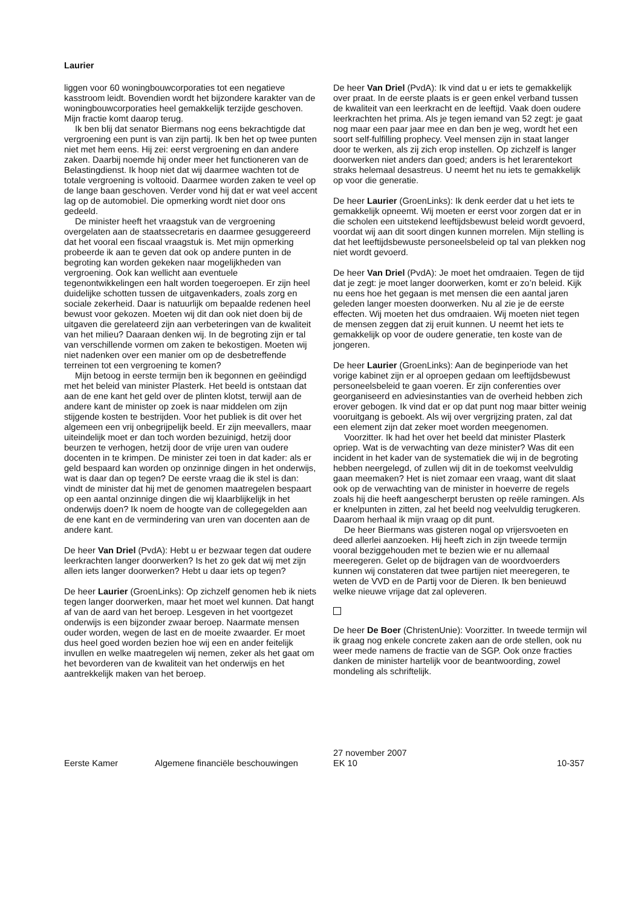Laurier
liggen voor 60 woningbouwcorporaties tot een negatieve kasstroom leidt. Bovendien wordt het bijzondere karakter van de woningbouwcorporaties heel gemakkelijk terzijde geschoven. Mijn fractie komt daarop terug.
Ik ben blij dat senator Biermans nog eens bekrachtigde dat vergroening een punt is van zijn partij. Ik ben het op twee punten niet met hem eens. Hij zei: eerst vergroening en dan andere zaken. Daarbij noemde hij onder meer het functioneren van de Belastingdienst. Ik hoop niet dat wij daarmee wachten tot de totale vergroening is voltooid. Daarmee worden zaken te veel op de lange baan geschoven. Verder vond hij dat er wat veel accent lag op de automobiel. Die opmerking wordt niet door ons gedeeld.
De minister heeft het vraagstuk van de vergroening overgelaten aan de staatssecretaris en daarmee gesuggereerd dat het vooral een fiscaal vraagstuk is. Met mijn opmerking probeerde ik aan te geven dat ook op andere punten in de begroting kan worden gekeken naar mogelijkheden van vergroening. Ook kan wellicht aan eventuele tegenontwikkelingen een halt worden toegeroepen. Er zijn heel duidelijke schotten tussen de uitgavenkaders, zoals zorg en sociale zekerheid. Daar is natuurlijk om bepaalde redenen heel bewust voor gekozen. Moeten wij dit dan ook niet doen bij de uitgaven die gerelateerd zijn aan verbeteringen van de kwaliteit van het milieu? Daaraan denken wij. In de begroting zijn er tal van verschillende vormen om zaken te bekostigen. Moeten wij niet nadenken over een manier om op de desbetreffende terreinen tot een vergroening te komen?
Mijn betoog in eerste termijn ben ik begonnen en geëindigd met het beleid van minister Plasterk. Het beeld is ontstaan dat aan de ene kant het geld over de plinten klotst, terwijl aan de andere kant de minister op zoek is naar middelen om zijn stijgende kosten te bestrijden. Voor het publiek is dit over het algemeen een vrij onbegrijpelijk beeld. Er zijn meevallers, maar uiteindelijk moet er dan toch worden bezuinigd, hetzij door beurzen te verhogen, hetzij door de vrije uren van oudere docenten in te krimpen. De minister zei toen in dat kader: als er geld bespaard kan worden op onzinnige dingen in het onderwijs, wat is daar dan op tegen? De eerste vraag die ik stel is dan: vindt de minister dat hij met de genomen maatregelen bespaart op een aantal onzinnige dingen die wij klaarblijkelijk in het onderwijs doen? Ik noem de hoogte van de collegegelden aan de ene kant en de vermindering van uren van docenten aan de andere kant.
De heer Van Driel (PvdA): Hebt u er bezwaar tegen dat oudere leerkrachten langer doorwerken? Is het zo gek dat wij met zijn allen iets langer doorwerken? Hebt u daar iets op tegen?
De heer Laurier (GroenLinks): Op zichzelf genomen heb ik niets tegen langer doorwerken, maar het moet wel kunnen. Dat hangt af van de aard van het beroep. Lesgeven in het voortgezet onderwijs is een bijzonder zwaar beroep. Naarmate mensen ouder worden, wegen de last en de moeite zwaarder. Er moet dus heel goed worden bezien hoe wij een en ander feitelijk invullen en welke maatregelen wij nemen, zeker als het gaat om het bevorderen van de kwaliteit van het onderwijs en het aantrekkelijk maken van het beroep.
De heer Van Driel (PvdA): Ik vind dat u er iets te gemakkelijk over praat. In de eerste plaats is er geen enkel verband tussen de kwaliteit van een leerkracht en de leeftijd. Vaak doen oudere leerkrachten het prima. Als je tegen iemand van 52 zegt: je gaat nog maar een paar jaar mee en dan ben je weg, wordt het een soort self-fulfilling prophecy. Veel mensen zijn in staat langer door te werken, als zij zich erop instellen. Op zichzelf is langer doorwerken niet anders dan goed; anders is het lerarentekort straks helemaal desastreus. U neemt het nu iets te gemakkelijk op voor die generatie.
De heer Laurier (GroenLinks): Ik denk eerder dat u het iets te gemakkelijk opneemt. Wij moeten er eerst voor zorgen dat er in die scholen een uitstekend leeftijdsbewust beleid wordt gevoerd, voordat wij aan dit soort dingen kunnen morrelen. Mijn stelling is dat het leeftijdsbewuste personeelsbeleid op tal van plekken nog niet wordt gevoerd.
De heer Van Driel (PvdA): Je moet het omdraaien. Tegen de tijd dat je zegt: je moet langer doorwerken, komt er zo’n beleid. Kijk nu eens hoe het gegaan is met mensen die een aantal jaren geleden langer moesten doorwerken. Nu al zie je de eerste effecten. Wij moeten het dus omdraaien. Wij moeten niet tegen de mensen zeggen dat zij eruit kunnen. U neemt het iets te gemakkelijk op voor de oudere generatie, ten koste van de jongeren.
De heer Laurier (GroenLinks): Aan de beginperiode van het vorige kabinet zijn er al oproepen gedaan om leeftijdsbewust personeelsbeleid te gaan voeren. Er zijn conferenties over georganiseerd en adviesinstanties van de overheid hebben zich erover gebogen. Ik vind dat er op dat punt nog maar bitter weinig vooruitgang is geboekt. Als wij over vergrijzing praten, zal dat een element zijn dat zeker moet worden meegenomen.
Voorzitter. Ik had het over het beeld dat minister Plasterk opriep. Wat is de verwachting van deze minister? Was dit een incident in het kader van de systematiek die wij in de begroting hebben neergelegd, of zullen wij dit in de toekomst veelvuldig gaan meemaken? Het is niet zomaar een vraag, want dit slaat ook op de verwachting van de minister in hoeverre de regels zoals hij die heeft aangescherpt berusten op reële ramingen. Als er knelpunten in zitten, zal het beeld nog veelvuldig terugkeren. Daarom herhaal ik mijn vraag op dit punt.
De heer Biermans was gisteren nogal op vrijersvoeten en deed allerlei aanzoeken. Hij heeft zich in zijn tweede termijn vooral beziggehouden met te bezien wie er nu allemaal meeregeren. Gelet op de bijdragen van de woordvoerders kunnen wij constateren dat twee partijen niet meeregeren, te weten de VVD en de Partij voor de Dieren. Ik ben benieuwd welke nieuwe vrijage dat zal opleveren.
De heer De Boer (ChristenUnie): Voorzitter. In tweede termijn wil ik graag nog enkele concrete zaken aan de orde stellen, ook nu weer mede namens de fractie van de SGP. Ook onze fracties danken de minister hartelijk voor de beantwoording, zowel mondeling als schriftelijk.
Eerste Kamer Algemene financiële beschouwingen 27 november 2007
EK 10 10-357